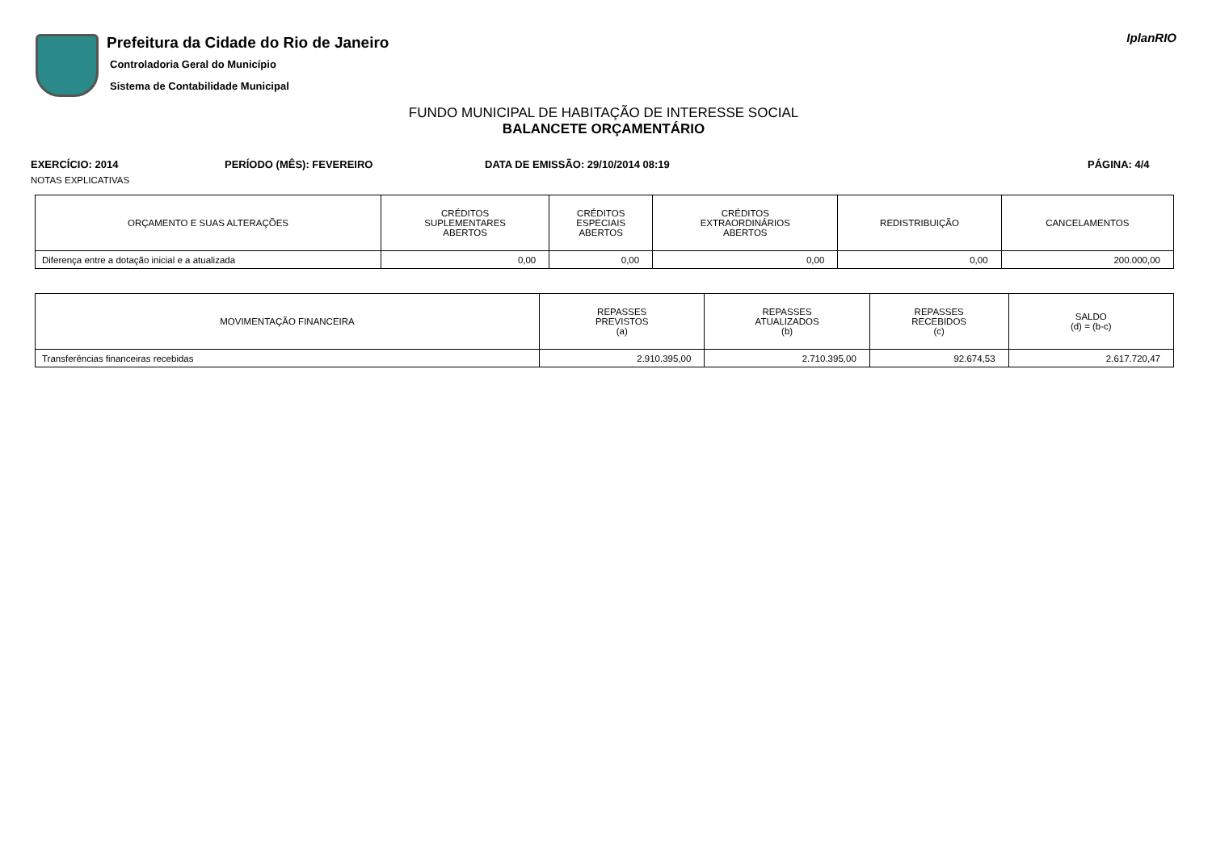Prefeitura da Cidade do Rio de Janeiro
Controladoria Geral do Município
Sistema de Contabilidade Municipal
IplanRIO
FUNDO MUNICIPAL DE HABITAÇÃO DE INTERESSE SOCIAL
BALANCETE ORÇAMENTÁRIO
EXERCÍCIO: 2014 PERÍODO (MÊS): FEVEREIRO DATA DE EMISSÃO: 29/10/2014 08:19 PÁGINA: 4/4
NOTAS EXPLICATIVAS
| ORÇAMENTO E SUAS ALTERAÇÕES | CRÉDITOS SUPLEMENTARES ABERTOS | CRÉDITOS ESPECIAIS ABERTOS | CRÉDITOS EXTRAORDINÁRIOS ABERTOS | REDISTRIBUIÇÃO | CANCELAMENTOS |
| --- | --- | --- | --- | --- | --- |
| Diferença entre a dotação inicial e a atualizada | 0,00 | 0,00 | 0,00 | 0,00 | 200.000,00 |
| MOVIMENTAÇÃO FINANCEIRA | REPASSES PREVISTOS (a) | REPASSES ATUALIZADOS (b) | REPASSES RECEBIDOS (c) | SALDO (d) = (b-c) |
| --- | --- | --- | --- | --- |
| Transferências financeiras recebidas | 2.910.395,00 | 2.710.395,00 | 92.674,53 | 2.617.720,47 |